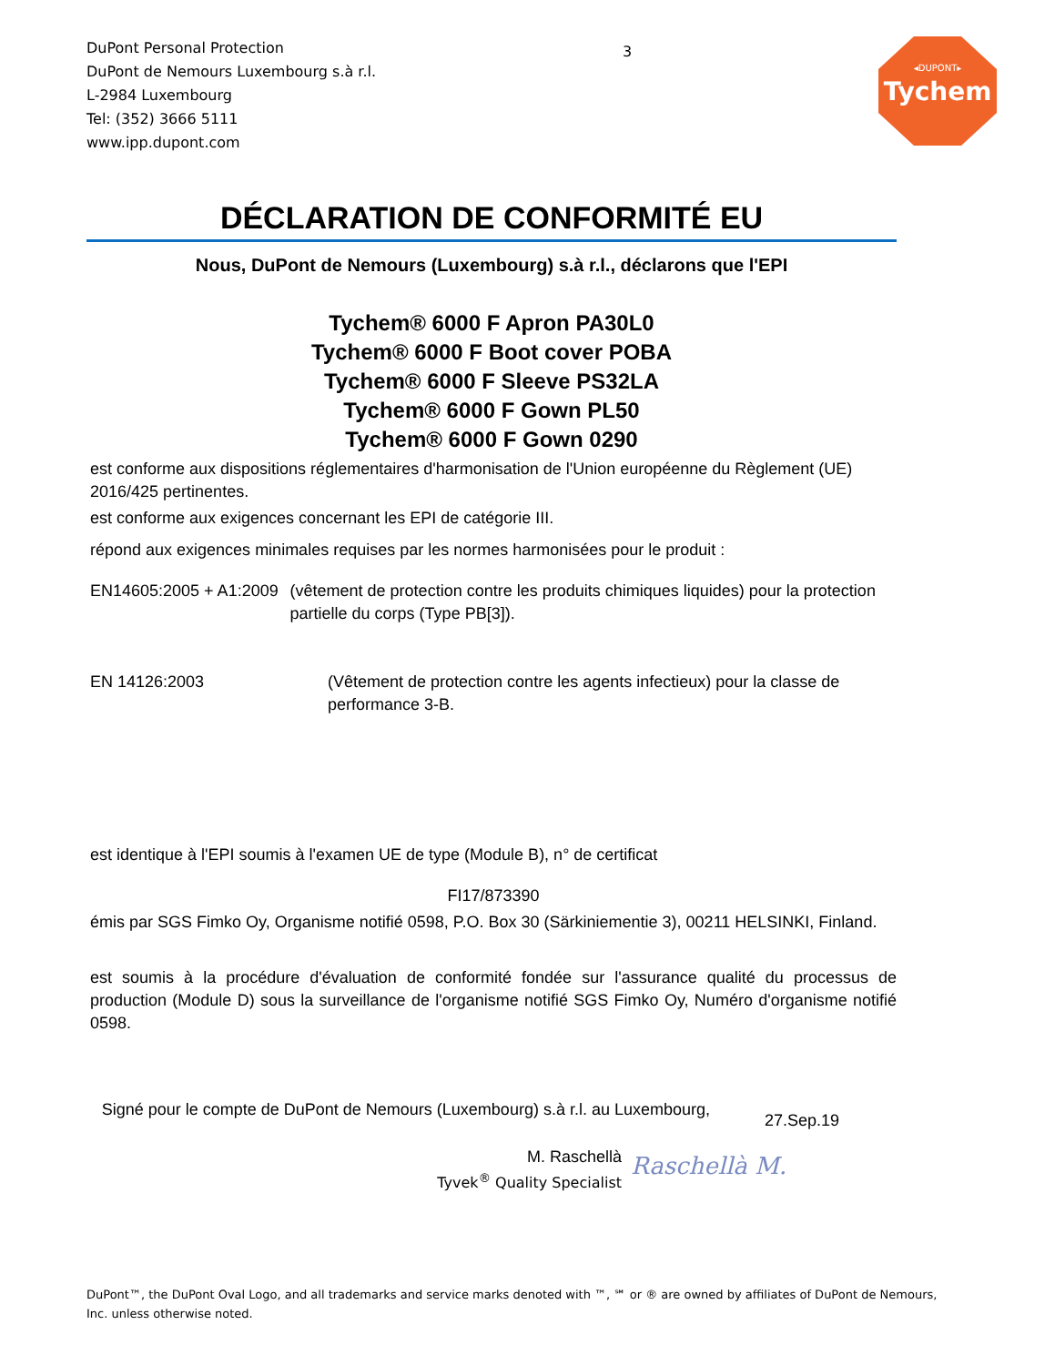DuPont Personal Protection
DuPont de Nemours Luxembourg s.à r.l.
L-2984 Luxembourg
Tel: (352) 3666 5111
www.ipp.dupont.com
3
◂DUPONT▸
Tychem
DÉCLARATION DE CONFORMITÉ EU
Nous, DuPont de Nemours (Luxembourg) s.à r.l., déclarons que l'EPI
Tychem® 6000 F Apron PA30L0
Tychem® 6000 F Boot cover POBA
Tychem® 6000 F Sleeve PS32LA
Tychem® 6000 F Gown PL50
Tychem® 6000 F Gown 0290
est conforme aux dispositions réglementaires d'harmonisation de l'Union européenne du Règlement (UE) 2016/425 pertinentes.
est conforme aux exigences concernant les EPI de catégorie III.
répond aux exigences minimales requises par les normes harmonisées pour le produit :
EN14605:2005 + A1:2009 (vêtement de protection contre les produits chimiques liquides) pour la protection partielle du corps (Type PB[3]).
EN 14126:2003 (Vêtement de protection contre les agents infectieux) pour la classe de performance 3-B.
est identique à l'EPI soumis à l'examen UE de type (Module B), n° de certificat
FI17/873390
émis par SGS Fimko Oy, Organisme notifié 0598, P.O. Box 30 (Särkiniementie 3), 00211 HELSINKI, Finland.
est soumis à la procédure d'évaluation de conformité fondée sur l'assurance qualité du processus de production (Module D) sous la surveillance de l'organisme notifié SGS Fimko Oy, Numéro d'organisme notifié 0598.
Signé pour le compte de DuPont de Nemours (Luxembourg) s.à r.l. au Luxembourg,
27.Sep.19
M. Raschellà
Tyvek<sup>®</sup> Quality Specialist
Raschellà M.
DuPont™, the DuPont Oval Logo, and all trademarks and service marks denoted with ™, ℠ or ® are owned by affiliates of DuPont de Nemours, Inc. unless otherwise noted.